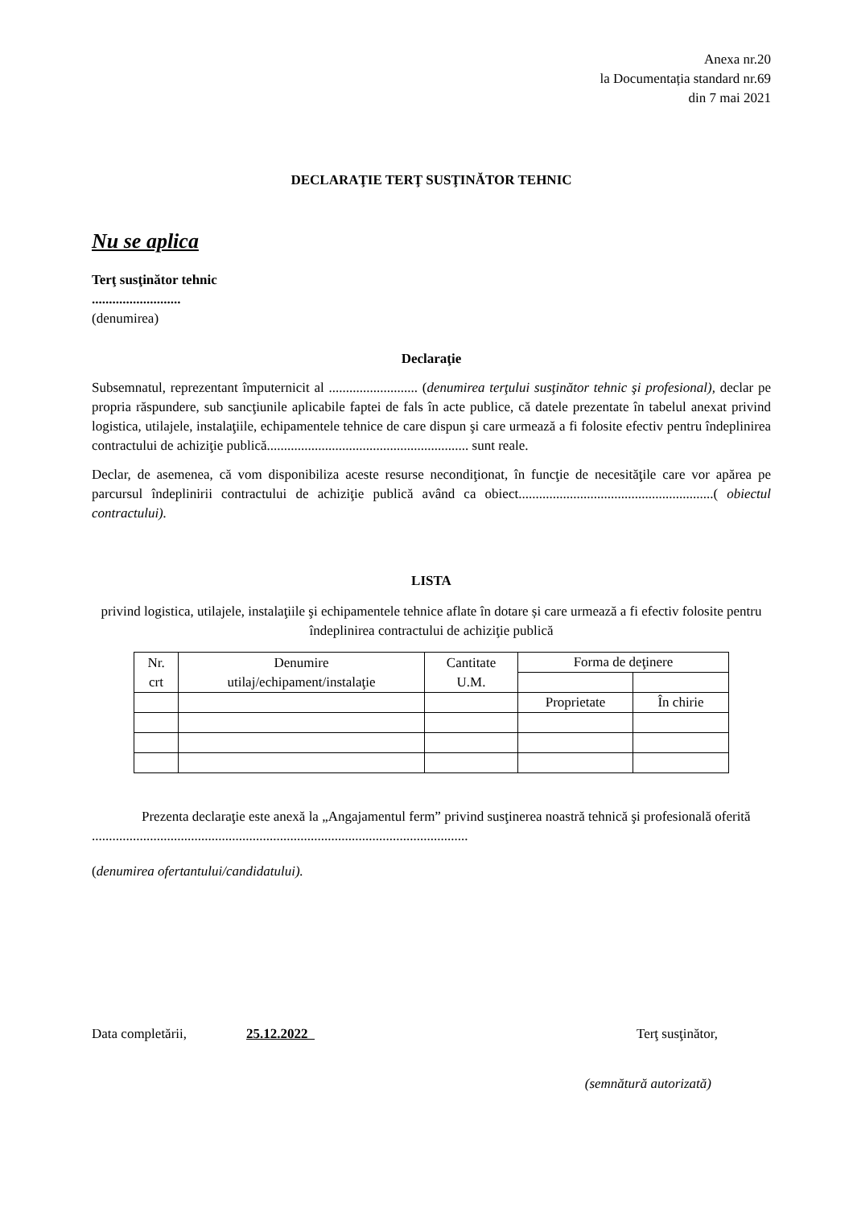Anexa nr.20
la Documentația standard nr.69
din 7 mai 2021
DECLARAŢIE TERŢ SUSŢINĂTOR TEHNIC
Nu se aplica
Terţ susţinător tehnic
..........................
(denumirea)
Declaraţie
Subsemnatul, reprezentant împuternicit al .......................... (denumirea terţului susţinător tehnic şi profesional), declar pe propria răspundere, sub sancţiunile aplicabile faptei de fals în acte publice, că datele prezentate în tabelul anexat privind logistica, utilajele, instalaţiile, echipamentele tehnice de care dispun şi care urmează a fi folosite efectiv pentru îndeplinirea contractului de achiziţie publică........................................................... sunt reale.
Declar, de asemenea, că vom disponibiliza aceste resurse necondiţionat, în funcţie de necesităţile care vor apărea pe parcursul îndeplinirii contractului de achiziţie publică având ca obiect.........................................................( obiectul contractului).
LISTA
privind logistica, utilajele, instalaţiile şi echipamentele tehnice aflate în dotare și care urmează a fi efectiv folosite pentru îndeplinirea contractului de achiziţie publică
| Nr. crt | Denumire utilaj/echipament/instalaţie | Cantitate U.M. | Forma de deţinere | |
| --- | --- | --- | --- | --- |
| | | | Proprietate | În chirie |
Prezenta declaraţie este anexă la „Angajamentul ferm” privind susţinerea noastră tehnică şi profesională oferită ..............................................................................................................
(denumirea ofertantului/candidatului).
Data completării, 25.12.2022 Terţ susţinător,
(semnătură autorizată)